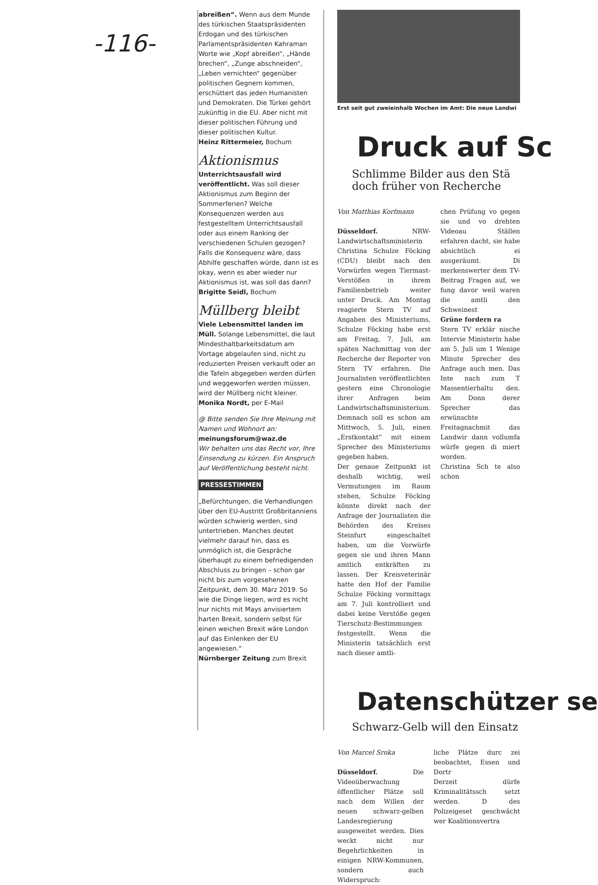-116-
abreißen“. Wenn aus dem Munde des türkischen Staatspräsidenten Erdogan und des türkischen Parlamentspräsidenten Kahraman Worte wie „Kopf abreißen“, „Hände brechen“, „Zunge abschneiden“, „Leben vernichten“ gegenüber politischen Gegnern kommen, erschüttert das jeden Humanisten und Demokraten. Die Türkei gehört zukünftig in die EU. Aber nicht mit dieser politischen Führung und dieser politischen Kultur.
Heinz Rittermeier, Bochum
Aktionismus
Unterrichtsausfall wird veröffentlicht. Was soll dieser Aktionismus zum Beginn der Sommerferien? Welche Konsequenzen werden aus festgestelltem Unterrichtsausfall oder aus einem Ranking der verschiedenen Schulen gezogen? Falls die Konsequenz wäre, dass Abhilfe geschaffen würde, dann ist es okay, wenn es aber wieder nur Aktionismus ist, was soll das dann?
Brigitte Seidl, Bochum
Müllberg bleibt
Viele Lebensmittel landen im Müll. Solange Lebensmittel, die laut Mindesthaltbarkeitsdatum am Vortage abgelaufen sind, nicht zu reduzierten Preisen verkauft oder an die Tafeln abgegeben werden dürfen und weggeworfen werden müssen, wird der Müllberg nicht kleiner.
Monika Nordt, per E-Mail
@ Bitte senden Sie Ihre Meinung mit Namen und Wohnort an: meinungsforum@waz.de
Wir behalten uns das Recht vor, Ihre Einsendung zu kürzen. Ein Anspruch auf Veröffentlichung besteht nicht.
PRESSESTIMMEN
„Befürchtungen, die Verhandlungen über den EU-Austritt Großbritanniens würden schwierig werden, sind untertrieben. Manches deutet vielmehr darauf hin, dass es unmöglich ist, die Gespräche überhaupt zu einem befriedigenden Abschluss zu bringen – schon gar nicht bis zum vorgesehenen Zeitpunkt, dem 30. März 2019. So wie die Dinge liegen, wird es nicht nur nichts mit Mays anvisiertem harten Brexit, sondern selbst für einen weichen Brexit wäre London auf das Einlenken der EU angewiesen.“
Nürnberger Zeitung zum Brexit
Erst seit gut zweieinhalb Wochen im Amt: Die neue Landwi
Druck auf Sc
Schlimme Bilder aus den Stä
doch früher von Recherche
Von Matthias Korfmann
Düsseldorf. NRW-Landwirtschaftsministerin Christina Schulze Föcking (CDU) bleibt nach den Vorwürfen wegen Tiermast-Verstößen in ihrem Familienbetrieb weiter unter Druck. Am Montag reagierte Stern TV auf Angaben des Ministeriums, Schulze Föcking habe erst am Freitag, 7. Juli, am späten Nachmittag von der Recherche der Reporter von Stern TV erfahren. Die Journalisten veröffentlichten gestern eine Chronologie ihrer Anfragen beim Landwirtschaftsministerium. Demnach soll es schon am Mittwoch, 5. Juli, einen „Erstkontakt“ mit einem Sprecher des Ministeriums gegeben haben.
Der genaue Zeitpunkt ist deshalb wichtig, weil Vermutungen im Raum stehen, Schulze Föcking könnte direkt nach der Anfrage der Journalisten die Behörden des Kreises Steinfurt eingeschaltet haben, um die Vorwürfe gegen sie und ihren Mann amtlich entkräften zu lassen. Der Kreisveterinär hatte den Hof der Familie Schulze Föcking vormittags am 7. Juli kontrolliert und dabei keine Verstöße gegen Tierschutz-Bestimmungen festgestellt. Wenn die Ministerin tatsächlich erst nach dieser amtli-
chen Prüfung vo gegen sie und vo drehten Videoau Ställen erfahren dacht, sie habe absichtlich ei ausgeräumt. Di merkenswerter dem TV-Beitrag Fragen auf, we fung davor weil waren die amtli den Schweinest
Grüne fordern ra
Stern TV erklär nische Intervie Ministerin habe am 5. Juli um 1 Wenige Minute Sprecher des Anfrage auch men. Das Inte nach zum T Massentierhaltu den. Am Donn derer Sprecher das erwünschte Freitagnachmit das Landwir dann vollumfa würfe gegen di miert worden.
Christina Sch te also schon
Datenschützer se
Schwarz-Gelb will den Einsatz
Von Marcel Sroka
Düsseldorf. Die Videoüberwachung öffentlicher Plätze soll nach dem Willen der neuen schwarz-gelben Landesregierung ausgeweitet werden. Dies weckt nicht nur Begehrlichkeiten in einigen NRW-Kommunen, sondern auch Widerspruch:
liche Plätze durc zei beobachtet, Essen und Dortr
Derzeit dürfe Kriminalitätssch setzt werden. D des Polizeigeset geschwächt wer Koalitionsvertra